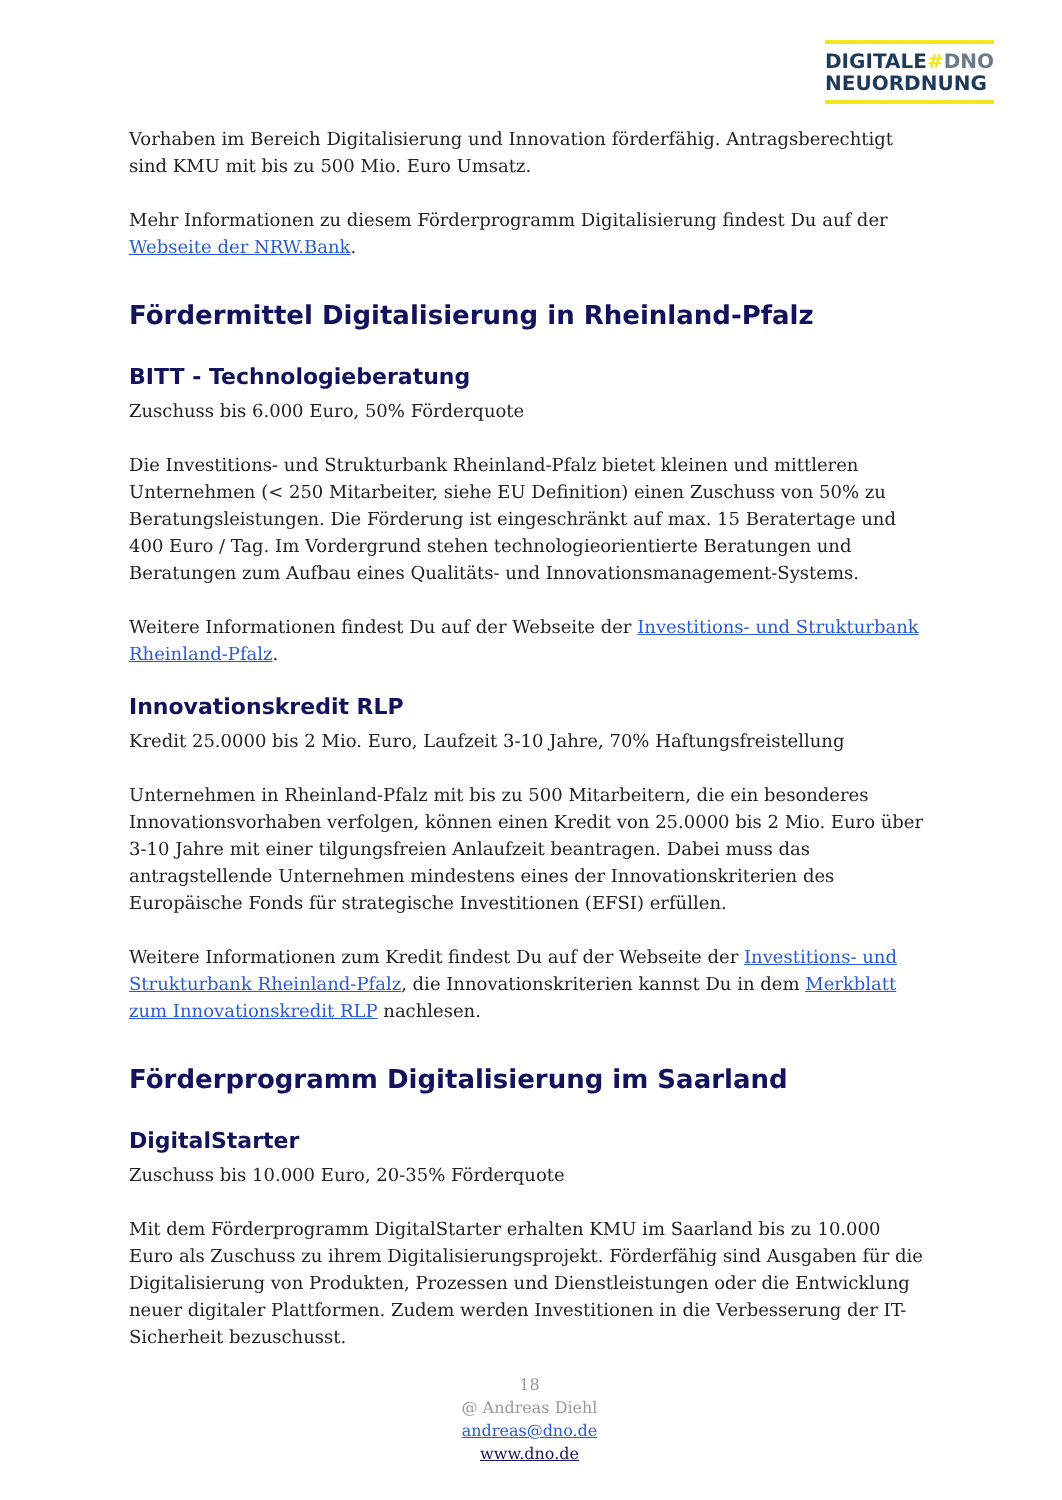DIGITALE#DNO
NEUORDNUNG
Vorhaben im Bereich Digitalisierung und Innovation förderfähig. Antragsberechtigt sind KMU mit bis zu 500 Mio. Euro Umsatz.
Mehr Informationen zu diesem Förderprogramm Digitalisierung findest Du auf der Webseite der NRW.Bank.
Fördermittel Digitalisierung in Rheinland-Pfalz
BITT - Technologieberatung
Zuschuss bis 6.000 Euro, 50% Förderquote
Die Investitions- und Strukturbank Rheinland-Pfalz bietet kleinen und mittleren Unternehmen (< 250 Mitarbeiter, siehe EU Definition) einen Zuschuss von 50% zu Beratungsleistungen. Die Förderung ist eingeschränkt auf max. 15 Beratertage und 400 Euro / Tag. Im Vordergrund stehen technologieorientierte Beratungen und Beratungen zum Aufbau eines Qualitäts- und Innovationsmanagement-Systems.
Weitere Informationen findest Du auf der Webseite der Investitions- und Strukturbank Rheinland-Pfalz.
Innovationskredit RLP
Kredit 25.0000 bis 2 Mio. Euro, Laufzeit 3-10 Jahre, 70% Haftungsfreistellung
Unternehmen in Rheinland-Pfalz mit bis zu 500 Mitarbeitern, die ein besonderes Innovationsvorhaben verfolgen, können einen Kredit von 25.0000 bis 2 Mio. Euro über 3-10 Jahre mit einer tilgungsfreien Anlaufzeit beantragen. Dabei muss das antragstellende Unternehmen mindestens eines der Innovationskriterien des Europäische Fonds für strategische Investitionen (EFSI) erfüllen.
Weitere Informationen zum Kredit findest Du auf der Webseite der Investitions- und Strukturbank Rheinland-Pfalz, die Innovationskriterien kannst Du in dem Merkblatt zum Innovationskredit RLP nachlesen.
Förderprogramm Digitalisierung im Saarland
DigitalStarter
Zuschuss bis 10.000 Euro, 20-35% Förderquote
Mit dem Förderprogramm DigitalStarter erhalten KMU im Saarland bis zu 10.000 Euro als Zuschuss zu ihrem Digitalisierungsprojekt. Förderfähig sind Ausgaben für die Digitalisierung von Produkten, Prozessen und Dienstleistungen oder die Entwicklung neuer digitaler Plattformen. Zudem werden Investitionen in die Verbesserung der IT-Sicherheit bezuschusst.
18
@ Andreas Diehl
andreas@dno.de
www.dno.de